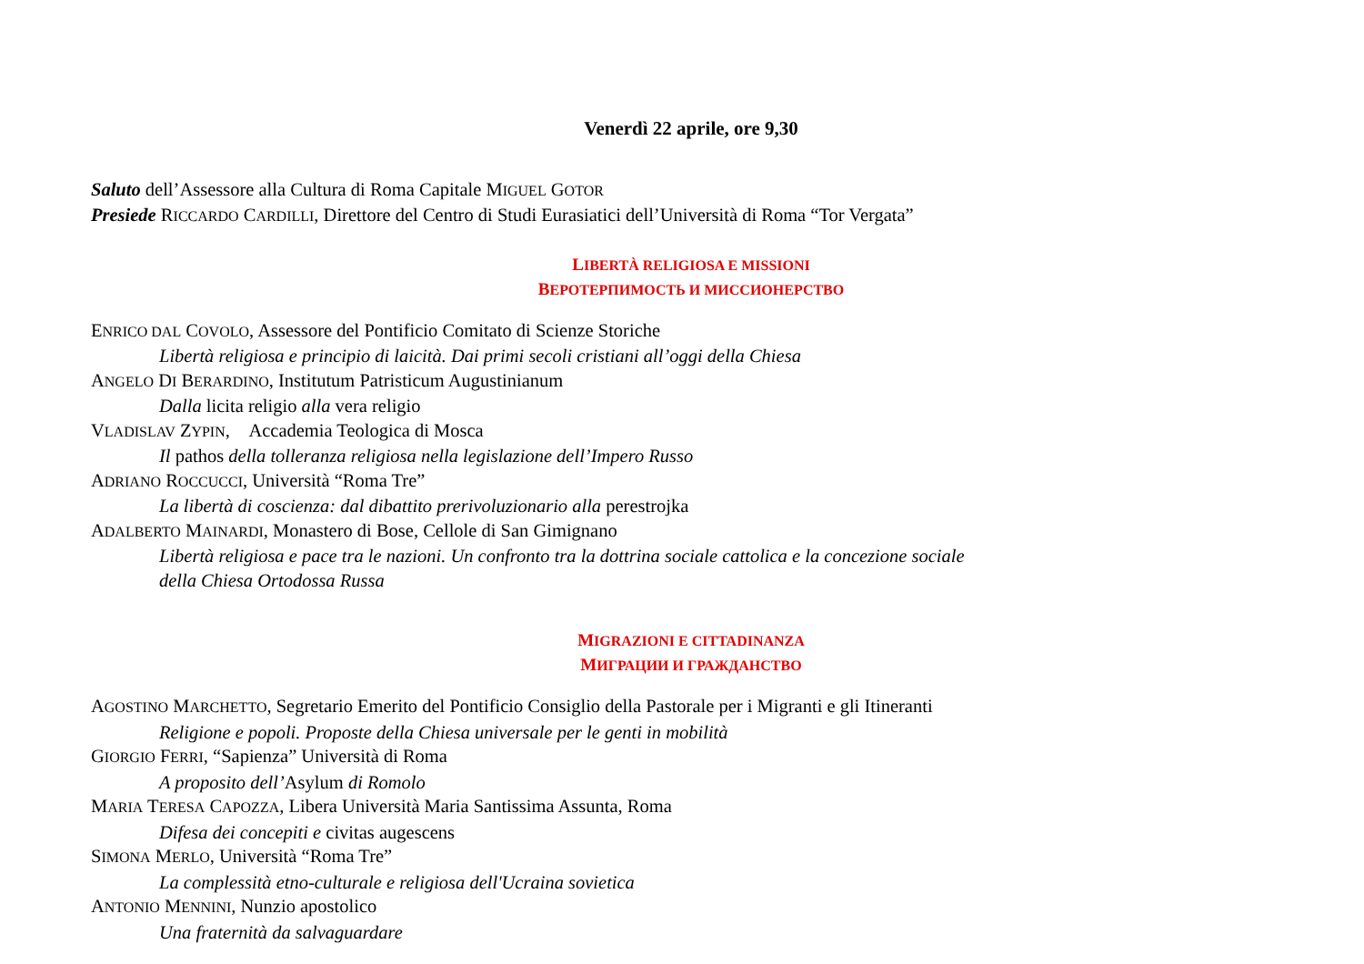Venerdì 22 aprile, ore 9,30
Saluto dell’Assessore alla Cultura di Roma Capitale MIGUEL GOTOR
Presiede RICCARDO CARDILLI, Direttore del Centro di Studi Eurasiatici dell’Università di Roma “Tor Vergata”
LIBERTÀ RELIGIOSA E MISSIONI
ВЕРОТЕРПИМОСТЬ И МИССИОНЕРСТВО
ENRICO DAL COVOLO, Assessore del Pontificio Comitato di Scienze Storiche
Libertà religiosa e principio di laicità. Dai primi secoli cristiani all’oggi della Chiesa
ANGELO DI BERARDINO, Institutum Patristicum Augustinianum
Dalla licita religio alla vera religio
VLADISLAV ZYPIN, Accademia Teologica di Mosca
Il pathos della tolleranza religiosa nella legislazione dell’Impero Russo
ADRIANO ROCCUCCI, Università “Roma Tre”
La libertà di coscienza: dal dibattito prerivoluzionario alla perestrojka
ADALBERTO MAINARDI, Monastero di Bose, Cellole di San Gimignano
Libertà religiosa e pace tra le nazioni. Un confronto tra la dottrina sociale cattolica e la concezione sociale
della Chiesa Ortodossa Russa
MIGRAZIONI E CITTADINANZA
МИГРАЦИИ И ГРАЖДАНСТВО
AGOSTINO MARCHETTO, Segretario Emerito del Pontificio Consiglio della Pastorale per i Migranti e gli Itineranti
Religione e popoli. Proposte della Chiesa universale per le genti in mobilità
GIORGIO FERRI, “Sapienza” Università di Roma
A proposito dell’Asylum di Romolo
MARIA TERESA CAPOZZA, Libera Università Maria Santissima Assunta, Roma
Difesa dei concepiti e civitas augescens
SIMONA MERLO, Università “Roma Tre”
La complessità etno-culturale e religiosa dell'Ucraina sovietica
ANTONIO MENNINI, Nunzio apostolico
Una fraternità da salvaguardare